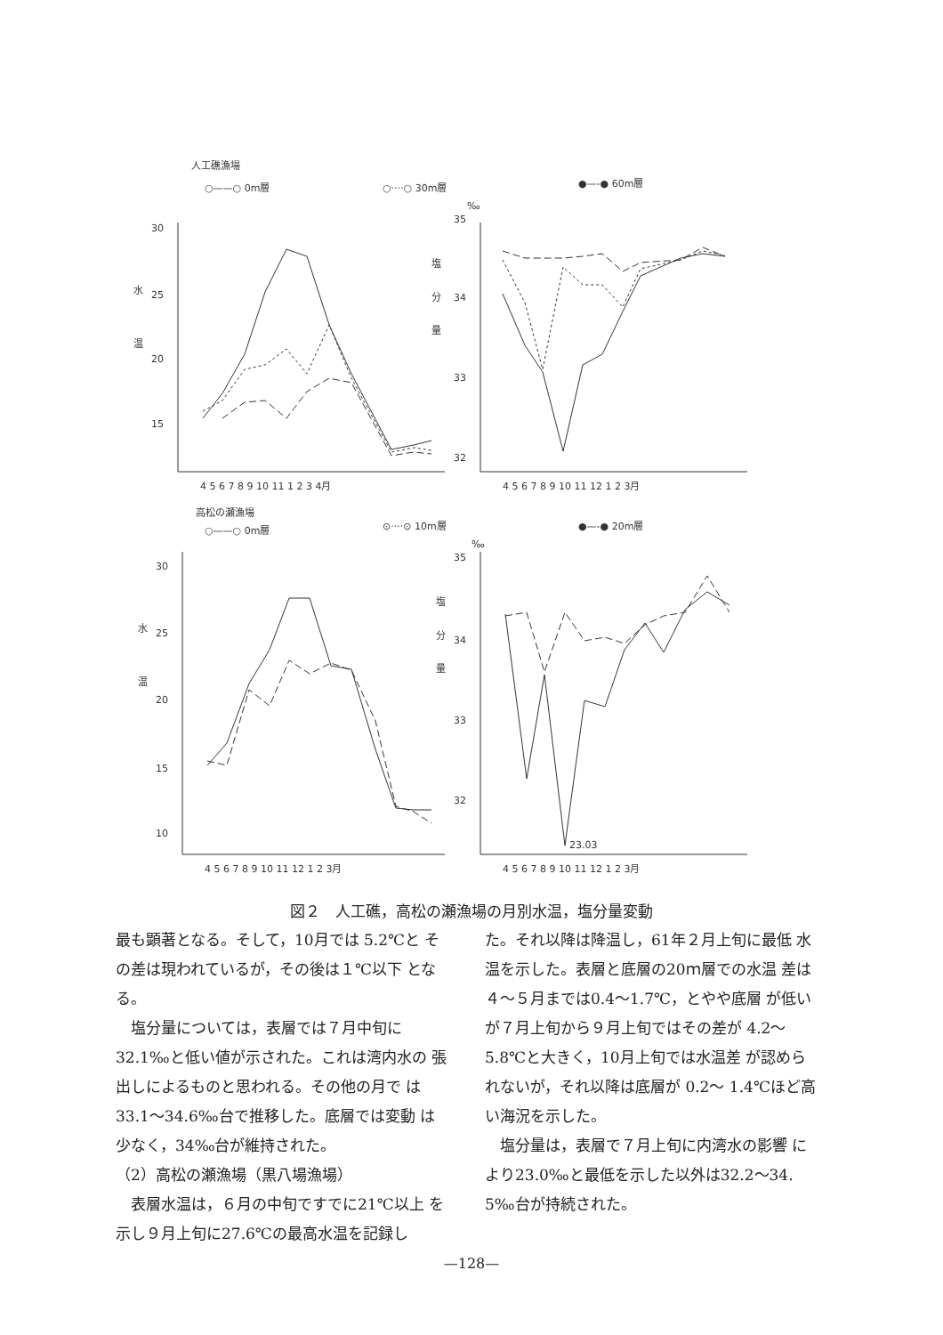人工礁漁場
○——○ 0m層
○····○ 30m層
●—-● 60m層
30
25
20
15
水
温
4 5 6 7 8 9 10 11 1 2 3 4月
35
34
33
32
‰
塩
分
量
4 5 6 7 8 9 10 11 12 1 2 3月
高松の瀬漁場
○——○ 0m層
⊙····⊙ 10m層
●—-● 20m層
30
25
20
15
10
水
温
4 5 6 7 8 9 10 11 12 1 2 3月
35
34
33
32
‰
塩
分
量
23.03
4 5 6 7 8 9 10 11 12 1 2 3月
図２　人工礁，高松の瀬漁場の月別水温，塩分量変動
最も顕著となる。そして，10月では 5.2℃と その差は現われているが，その後は１℃以下 となる。
　塩分量については，表層では７月中旬に 32.1‰と低い値が示された。これは湾内水の 張出しによるものと思われる。その他の月で は33.1～34.6‰台で推移した。底層では変動 は少なく，34‰台が維持された。
（2）高松の瀬漁場（黒八場漁場）
　表層水温は，６月の中旬ですでに21℃以上 を示し９月上旬に27.6℃の最高水温を記録し
た。それ以降は降温し，61年２月上旬に最低 水温を示した。表層と底層の20ｍ層での水温 差は４～５月までは0.4～1.7℃，とやや底層 が低いが７月上旬から９月上旬ではその差が 4.2～5.8℃と大きく，10月上旬では水温差 が認められないが，それ以降は底層が 0.2～ 1.4℃ほど高い海況を示した。
　塩分量は，表層で７月上旬に内湾水の影響 により23.0‰と最低を示した以外は32.2～34. 5‰台が持続された。
—128—